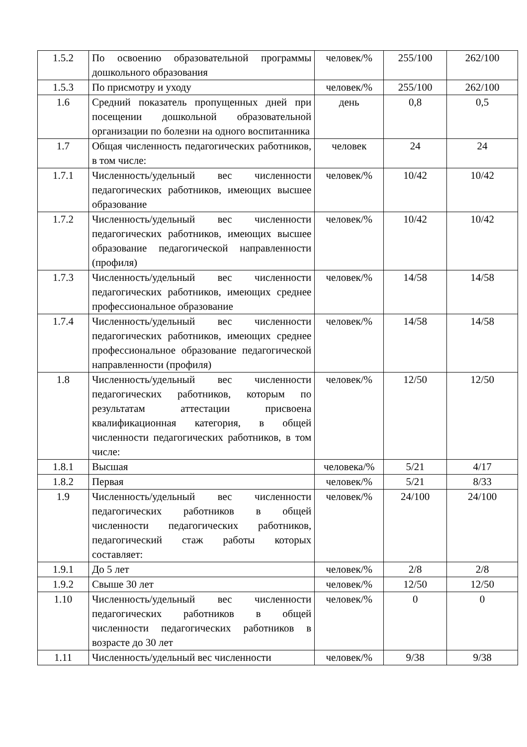| 1.5.2 | По освоению образовательной программы дошкольного образования | человек/% | 255/100 | 262/100 |
| 1.5.3 | По присмотру и уходу | человек/% | 255/100 | 262/100 |
| 1.6 | Средний показатель пропущенных дней при посещении дошкольной образовательной организации по болезни на одного воспитанника | день | 0,8 | 0,5 |
| 1.7 | Общая численность педагогических работников, в том числе: | человек | 24 | 24 |
| 1.7.1 | Численность/удельный вес численности педагогических работников, имеющих высшее образование | человек/% | 10/42 | 10/42 |
| 1.7.2 | Численность/удельный вес численности педагогических работников, имеющих высшее образование педагогической направленности (профиля) | человек/% | 10/42 | 10/42 |
| 1.7.3 | Численность/удельный вес численности педагогических работников, имеющих среднее профессиональное образование | человек/% | 14/58 | 14/58 |
| 1.7.4 | Численность/удельный вес численности педагогических работников, имеющих среднее профессиональное образование педагогической направленности (профиля) | человек/% | 14/58 | 14/58 |
| 1.8 | Численность/удельный вес численности педагогических работников, которым по результатам аттестации присвоена квалификационная категория, в общей численности педагогических работников, в том числе: | человек/% | 12/50 | 12/50 |
| 1.8.1 | Высшая | человека/% | 5/21 | 4/17 |
| 1.8.2 | Первая | человек/% | 5/21 | 8/33 |
| 1.9 | Численность/удельный вес численности педагогических работников в общей численности педагогических работников, педагогический стаж работы которых составляет: | человек/% | 24/100 | 24/100 |
| 1.9.1 | До 5 лет | человек/% | 2/8 | 2/8 |
| 1.9.2 | Свыше 30 лет | человек/% | 12/50 | 12/50 |
| 1.10 | Численность/удельный вес численности педагогических работников в общей численности педагогических работников в возрасте до 30 лет | человек/% | 0 | 0 |
| 1.11 | Численность/удельный вес численности | человек/% | 9/38 | 9/38 |